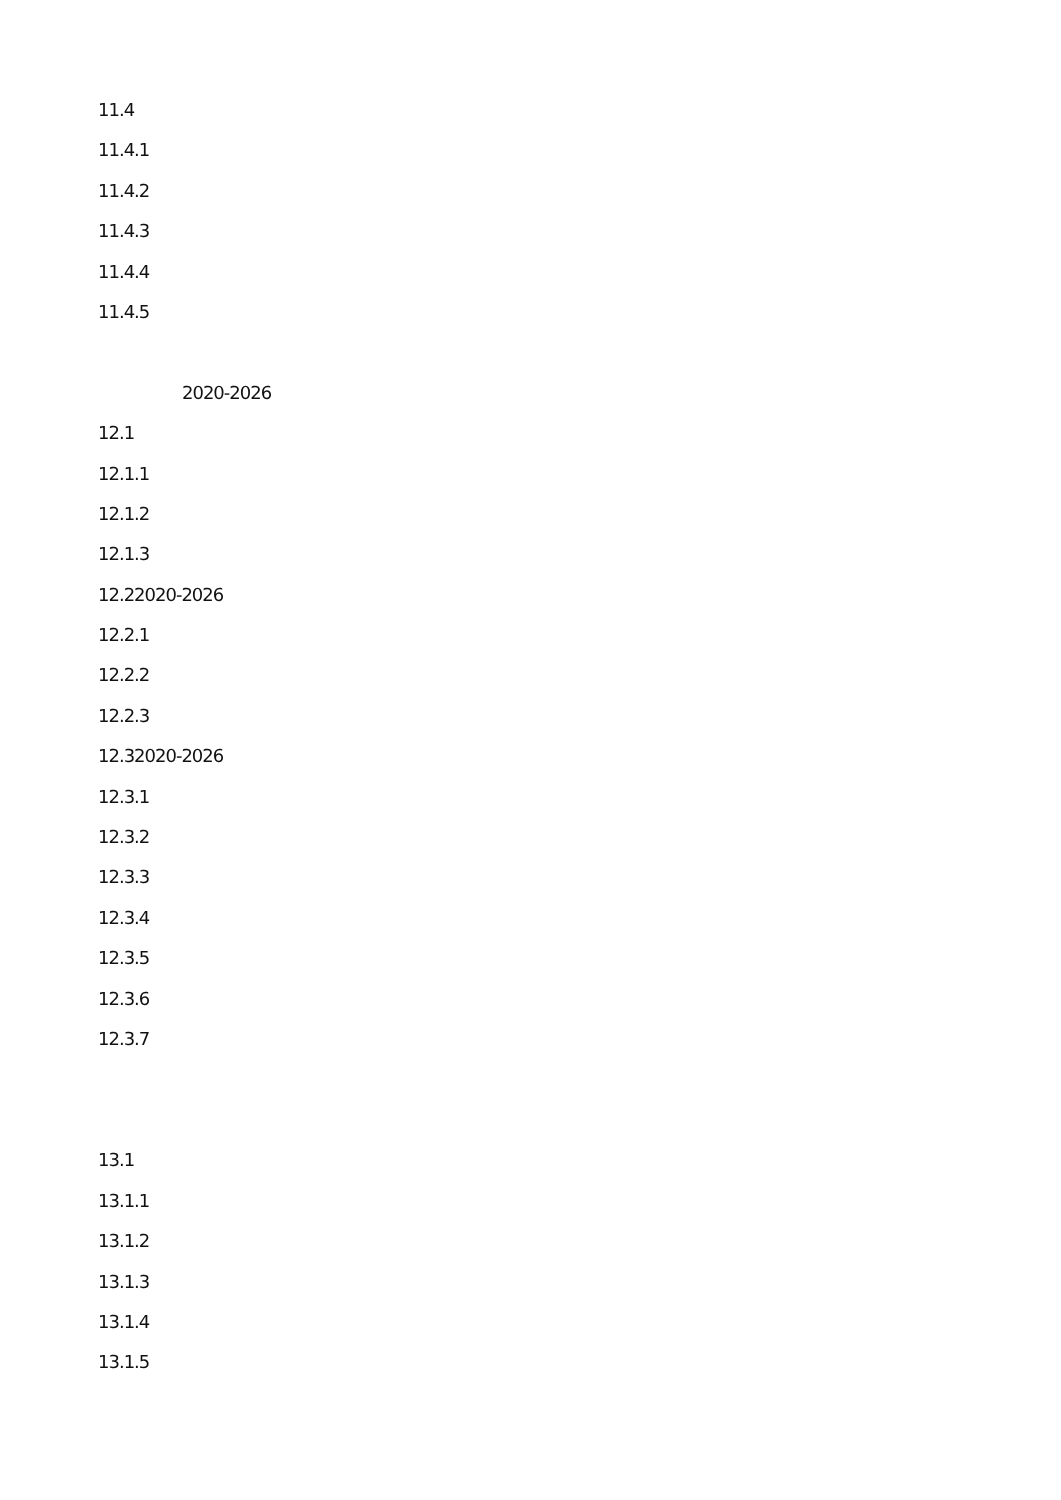11.4
11.4.1
11.4.2
11.4.3
11.4.4
11.4.5
2020-2026
12.1
12.1.1
12.1.2
12.1.3
12.22020-2026
12.2.1
12.2.2
12.2.3
12.32020-2026
12.3.1
12.3.2
12.3.3
12.3.4
12.3.5
12.3.6
12.3.7
13.1
13.1.1
13.1.2
13.1.3
13.1.4
13.1.5